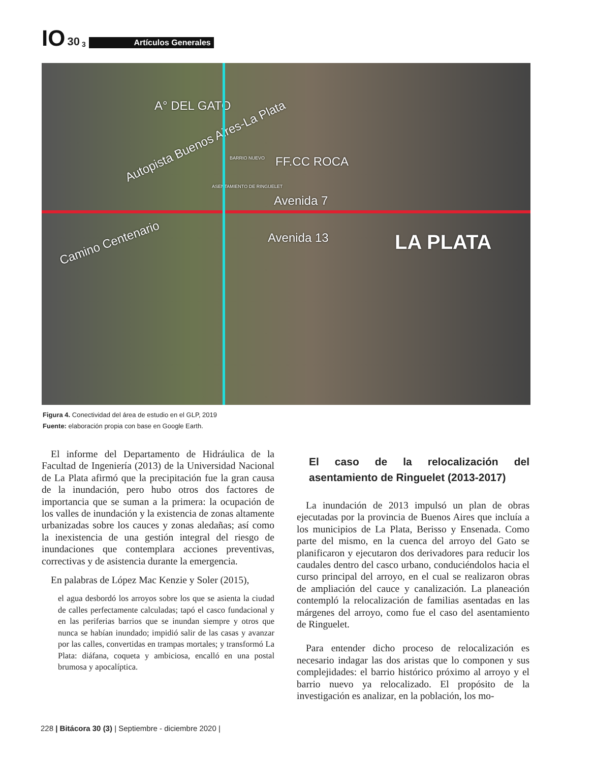IO 30 3 Artículos Generales
A° DEL GATO
Autopista Buenos Aires-La Plata
BARRIO NUEVO FF.CC ROCA
ASENTAMIENTO DE RINGUELET
Avenida 7
Avenida 13 Camino Centenario LA PLATA
Figura 4. Conectividad del área de estudio en el GLP, 2019
Fuente: elaboración propia con base en Google Earth.
El informe del Departamento de Hidráulica de la Facultad de Ingeniería (2013) de la Universidad Nacional de La Plata afirmó que la precipitación fue la gran causa de la inundación, pero hubo otros dos factores de importancia que se suman a la primera: la ocupación de los valles de inundación y la existencia de zonas altamente urbanizadas sobre los cauces y zonas aledañas; así como la inexistencia de una gestión integral del riesgo de inundaciones que contemplara acciones preventivas, correctivas y de asistencia durante la emergencia.
En palabras de López Mac Kenzie y Soler (2015),
el agua desbordó los arroyos sobre los que se asienta la ciudad de calles perfectamente calculadas; tapó el casco fundacional y en las periferias barrios que se inundan siempre y otros que nunca se habían inundado; impidió salir de las casas y avanzar por las calles, convertidas en trampas mortales; y transformó La Plata: diáfana, coqueta y ambiciosa, encalló en una postal brumosa y apocalíptica.
El caso de la relocalización del asentamiento de Ringuelet (2013-2017)
La inundación de 2013 impulsó un plan de obras ejecutadas por la provincia de Buenos Aires que incluía a los municipios de La Plata, Berisso y Ensenada. Como parte del mismo, en la cuenca del arroyo del Gato se planificaron y ejecutaron dos derivadores para reducir los caudales dentro del casco urbano, conduciéndolos hacia el curso principal del arroyo, en el cual se realizaron obras de ampliación del cauce y canalización. La planeación contempló la relocalización de familias asentadas en las márgenes del arroyo, como fue el caso del asentamiento de Ringuelet.
Para entender dicho proceso de relocalización es necesario indagar las dos aristas que lo componen y sus complejidades: el barrio histórico próximo al arroyo y el barrio nuevo ya relocalizado. El propósito de la investigación es analizar, en la población, los mo-
228 | Bitácora 30 (3) | Septiembre - diciembre 2020 |